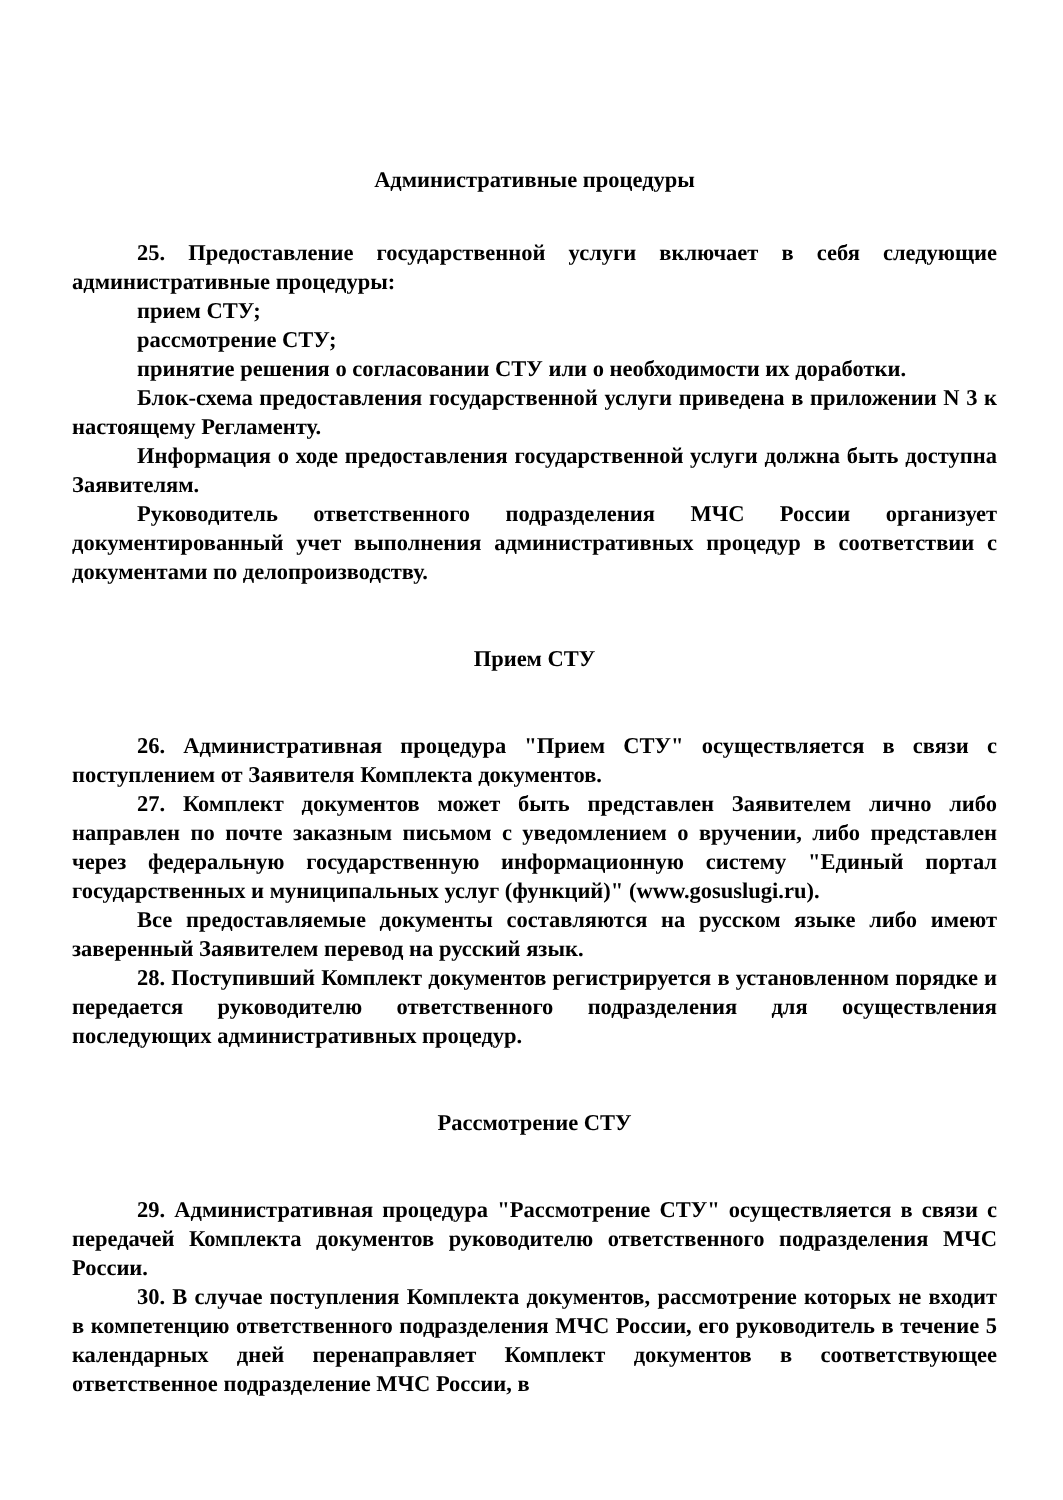Административные процедуры
25. Предоставление государственной услуги включает в себя следующие административные процедуры:
прием СТУ;
рассмотрение СТУ;
принятие решения о согласовании СТУ или о необходимости их доработки.
Блок-схема предоставления государственной услуги приведена в приложении N 3 к настоящему Регламенту.
Информация о ходе предоставления государственной услуги должна быть доступна Заявителям.
Руководитель ответственного подразделения МЧС России организует документированный учет выполнения административных процедур в соответствии с документами по делопроизводству.
Прием СТУ
26. Административная процедура "Прием СТУ" осуществляется в связи с поступлением от Заявителя Комплекта документов.
27. Комплект документов может быть представлен Заявителем лично либо направлен по почте заказным письмом с уведомлением о вручении, либо представлен через федеральную государственную информационную систему "Единый портал государственных и муниципальных услуг (функций)" (www.gosuslugi.ru).
Все предоставляемые документы составляются на русском языке либо имеют заверенный Заявителем перевод на русский язык.
28. Поступивший Комплект документов регистрируется в установленном порядке и передается руководителю ответственного подразделения для осуществления последующих административных процедур.
Рассмотрение СТУ
29. Административная процедура "Рассмотрение СТУ" осуществляется в связи с передачей Комплекта документов руководителю ответственного подразделения МЧС России.
30. В случае поступления Комплекта документов, рассмотрение которых не входит в компетенцию ответственного подразделения МЧС России, его руководитель в течение 5 календарных дней перенаправляет Комплект документов в соответствующее ответственное подразделение МЧС России, в